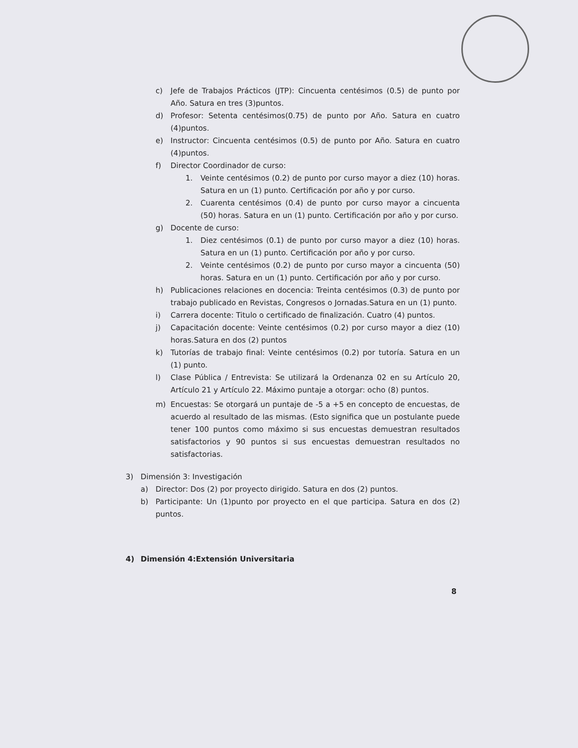c) Jefe de Trabajos Prácticos (JTP): Cincuenta centésimos (0.5) de punto por Año. Satura en tres (3)puntos.
d) Profesor: Setenta centésimos(0.75) de punto por Año. Satura en cuatro (4)puntos.
e) Instructor: Cincuenta centésimos (0.5) de punto por Año. Satura en cuatro (4)puntos.
f) Director Coordinador de curso:
1. Veinte centésimos (0.2) de punto por curso mayor a diez (10) horas. Satura en un (1) punto. Certificación por año y por curso.
2. Cuarenta centésimos (0.4) de punto por curso mayor a cincuenta (50) horas. Satura en un (1) punto. Certificación por año y por curso.
g) Docente de curso:
1. Diez centésimos (0.1) de punto por curso mayor a diez (10) horas. Satura en un (1) punto. Certificación por año y por curso.
2. Veinte centésimos (0.2) de punto por curso mayor a cincuenta (50) horas. Satura en un (1) punto. Certificación por año y por curso.
h) Publicaciones relaciones en docencia: Treinta centésimos (0.3) de punto por trabajo publicado en Revistas, Congresos o Jornadas.Satura en un (1) punto.
i) Carrera docente: Titulo o certificado de finalización. Cuatro (4) puntos.
j) Capacitación docente: Veinte centésimos (0.2) por curso mayor a diez (10) horas.Satura en dos (2) puntos
k) Tutorías de trabajo final: Veinte centésimos (0.2) por tutoría. Satura en un (1) punto.
l) Clase Pública / Entrevista: Se utilizará la Ordenanza 02 en su Artículo 20, Artículo 21 y Artículo 22. Máximo puntaje a otorgar: ocho (8) puntos.
m) Encuestas: Se otorgará un puntaje de -5 a +5 en concepto de encuestas, de acuerdo al resultado de las mismas. (Esto significa que un postulante puede tener 100 puntos como máximo si sus encuestas demuestran resultados satisfactorios y 90 puntos si sus encuestas demuestran resultados no satisfactorias.
3) Dimensión 3: Investigación
a) Director: Dos (2) por proyecto dirigido. Satura en dos (2) puntos.
b) Participante: Un (1)punto por proyecto en el que participa. Satura en dos (2) puntos.
4) Dimensión 4:Extensión Universitaria
8